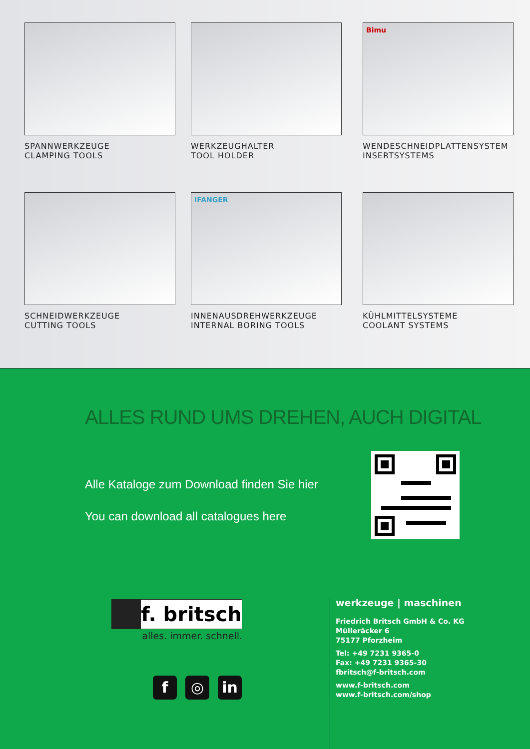SPANNWERKZEUGE
CLAMPING TOOLS
WERKZEUGHALTER
TOOL HOLDER
Bimu
WENDESCHNEIDPLATTENSYSTEM
INSERTSYSTEMS
SCHNEIDWERKZEUGE
CUTTING TOOLS
IFANGER
INNENAUSDREHWERKZEUGE
INTERNAL BORING TOOLS
KÜHLMITTELSYSTEME
COOLANT SYSTEMS
ALLES RUND UMS DREHEN, AUCH DIGITAL
Alle Kataloge zum Download finden Sie hier
You can download all catalogues here
f. britsch
alles. immer. schnell.
f ◎ in
werkzeuge | maschinen
Friedrich Britsch GmbH & Co. KG
Mülleräcker 6
75177 Pforzheim
Tel: +49 7231 9365-0
Fax: +49 7231 9365-30
fbritsch@f-britsch.com
www.f-britsch.com
www.f-britsch.com/shop